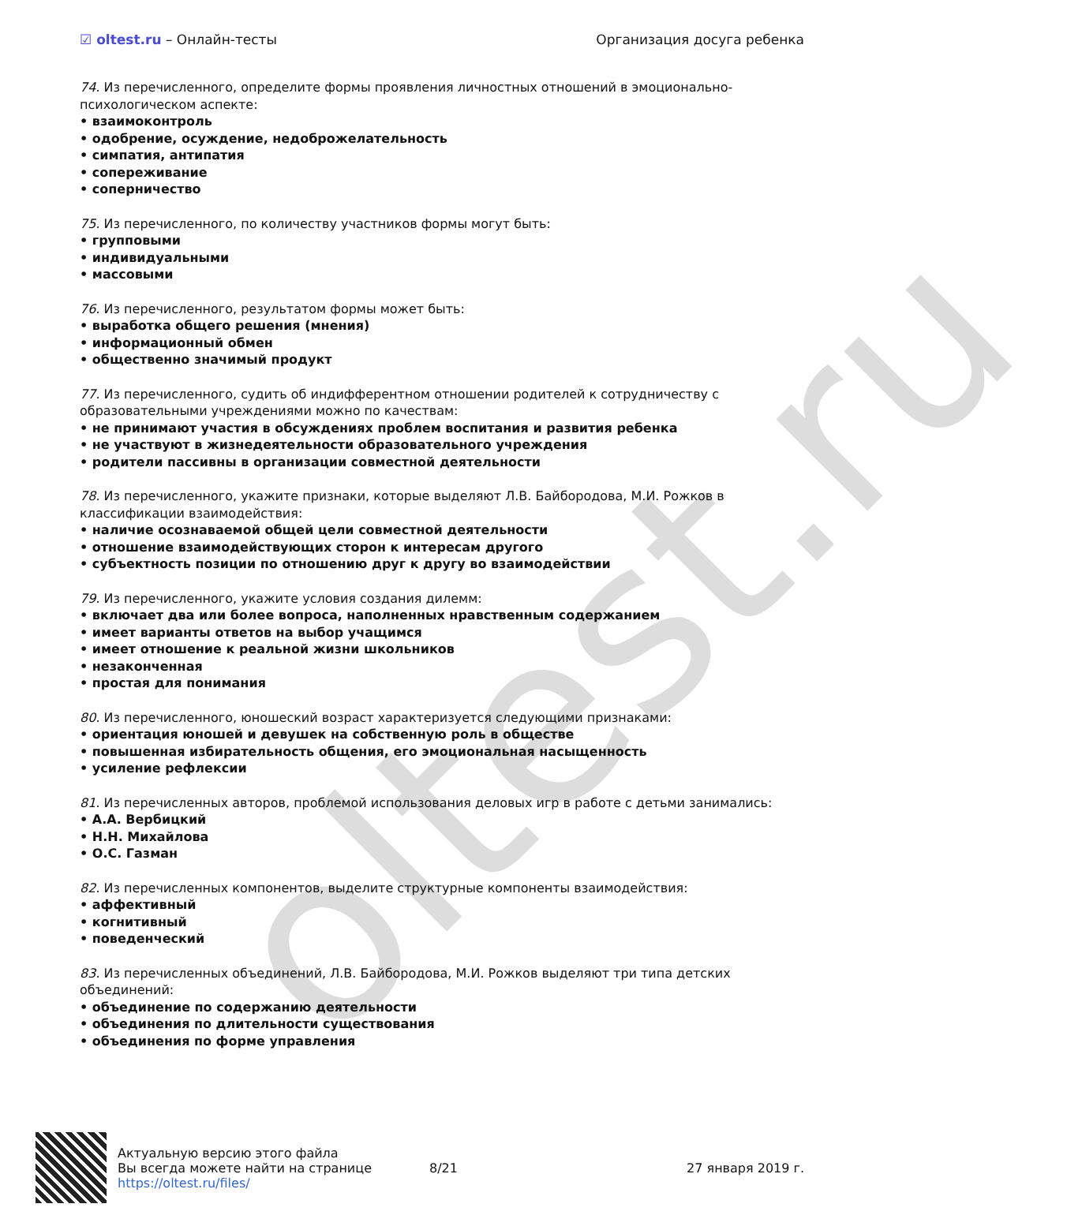oltest.ru
☑ oltest.ru – Онлайн-тесты Организация досуга ребенка
74. Из перечисленного, определите формы проявления личностных отношений в эмоционально-психологическом аспекте:
• взаимоконтроль
• одобрение, осуждение, недоброжелательность
• симпатия, антипатия
• сопереживание
• соперничество
75. Из перечисленного, по количеству участников формы могут быть:
• групповыми
• индивидуальными
• массовыми
76. Из перечисленного, результатом формы может быть:
• выработка общего решения (мнения)
• информационный обмен
• общественно значимый продукт
77. Из перечисленного, судить об индифферентном отношении родителей к сотрудничеству с образовательными учреждениями можно по качествам:
• не принимают участия в обсуждениях проблем воспитания и развития ребенка
• не участвуют в жизнедеятельности образовательного учреждения
• родители пассивны в организации совместной деятельности
78. Из перечисленного, укажите признаки, которые выделяют Л.В. Байбородова, М.И. Рожков в классификации взаимодействия:
• наличие осознаваемой общей цели совместной деятельности
• отношение взаимодействующих сторон к интересам другого
• субъектность позиции по отношению друг к другу во взаимодействии
79. Из перечисленного, укажите условия создания дилемм:
• включает два или более вопроса, наполненных нравственным содержанием
• имеет варианты ответов на выбор учащимся
• имеет отношение к реальной жизни школьников
• незаконченная
• простая для понимания
80. Из перечисленного, юношеский возраст характеризуется следующими признаками:
• ориентация юношей и девушек на собственную роль в обществе
• повышенная избирательность общения, его эмоциональная насыщенность
• усиление рефлексии
81. Из перечисленных авторов, проблемой использования деловых игр в работе с детьми занимались:
• А.А. Вербицкий
• Н.Н. Михайлова
• О.С. Газман
82. Из перечисленных компонентов, выделите структурные компоненты взаимодействия:
• аффективный
• когнитивный
• поведенческий
83. Из перечисленных объединений, Л.В. Байбородова, М.И. Рожков выделяют три типа детских объединений:
• объединение по содержанию деятельности
• объединения по длительности существования
• объединения по форме управления
Актуальную версию этого файла
Вы всегда можете найти на странице
https://oltest.ru/files/
8/21 27 января 2019 г.